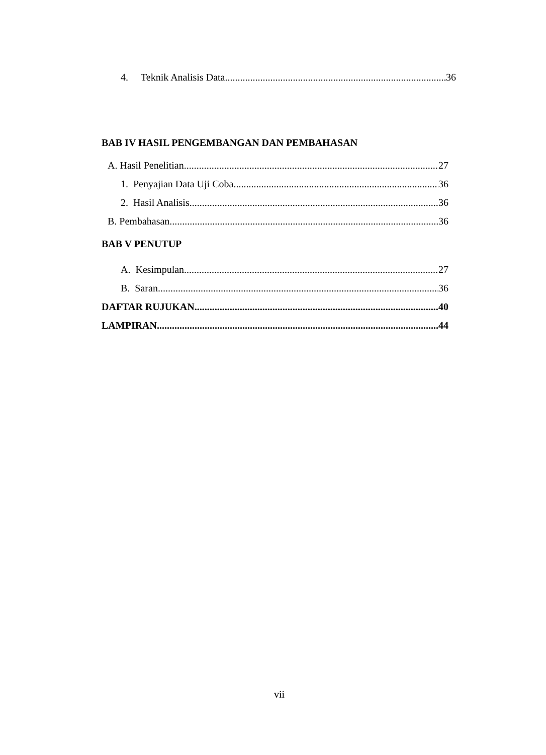4. Teknik Analisis Data 36
BAB IV HASIL PENGEMBANGAN DAN PEMBAHASAN
A. Hasil Penelitian 27
1. Penyajian Data Uji Coba 36
2. Hasil Analisis 36
B. Pembahasan 36
BAB V PENUTUP
A. Kesimpulan 27
B. Saran 36
DAFTAR RUJUKAN 40
LAMPIRAN 44
vii